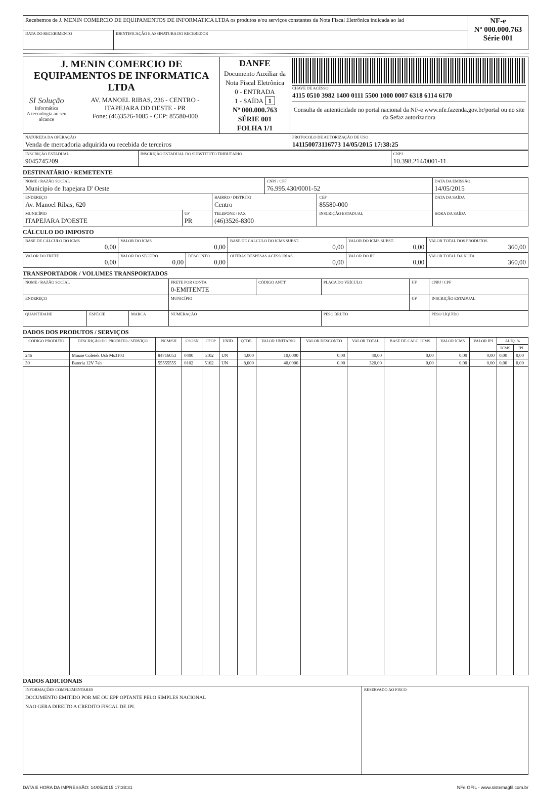| Recebemos de J. MENIN COMERCIO DE EQUIPAMENTOS DE INFORMATICA LTDA os produtos e/ou serviços constantes da Nota Fiscal Eletrônica indicada ao lad | | NF-e Nº 000.000.763 Série 001 |
| DATA DO RECEBIMENTO | IDENTIFICAÇÃO E ASSINATURA DO RECEBEDOR | |
| J. MENIN COMERCIO DE EQUIPAMENTOS DE INFORMATICA LTDA SI Solução Informática A tecnologia ao seu alcance AV. MANOEL RIBAS, 236 - CENTRO - ITAPEJARA DD OESTE - PR Fone: (46)3526-1085 - CEP: 85580-000 | DANFE Documento Auxiliar da Nota Fiscal Eletrônica 0 - ENTRADA 1 - SAÍDA 1 Nº 000.000.763 SÉRIE 001 FOLHA 1/1 | CHAVE DE ACESSO 4115 0510 3982 1400 0111 5500 1000 0007 6318 6114 6170 Consulta de autenticidade no portal nacional da NF-e www.nfe.fazenda.gov.br/portal ou no site da Sefaz autorizadora |
| NATUREZA DA OPERAÇÃO Venda de mercadoria adquirida ou recebida de terceiros | | PROTOCOLO DE AUTORIZAÇÃO DE USO 141150073116773 14/05/2015 17:38:25 |
| INSCRIÇÃO ESTADUAL 9045745209 | INSCRIÇÃO ESTADUAL DO SUBSTITUTO TRIBUTÁRIO | CNPJ 10.398.214/0001-11 |
DESTINATÁRIO / REMETENTE
| NOME / RAZÃO SOCIAL Municipio de Itapejara D' Oeste | | | CNPJ / CPF 76.995.430/0001-52 | | DATA DA EMISSÃO 14/05/2015 |
| ENDEREÇO Av. Manoel Ribas, 620 | | BAIRRO / DISTRITO Centro | | CEP 85580-000 | DATA DA SAÍDA |
| MUNICÍPIO ITAPEJARA D'OESTE | UF PR | TELEFONE / FAX (46)3526-8300 | | INSCRIÇÃO ESTADUAL | HORA DA SAÍDA |
CÁLCULO DO IMPOSTO
| BASE DE CÁLCULO DO ICMS 0,00 | VALOR DO ICMS 0,00 | | BASE DE CÁLCULO DO ICMS SUBST. 0,00 | VALOR DO ICMS SUBST. 0,00 | VALOR TOTAL DOS PRODUTOS 360,00 |
| VALOR DO FRETE 0,00 | VALOR DO SEGURO 0,00 | DESCONTO 0,00 | OUTRAS DESPESAS ACESSÓRIAS 0,00 | VALOR DO IPI 0,00 | VALOR TOTAL DA NOTA 360,00 |
TRANSPORTADOR / VOLUMES TRANSPORTADOS
| NOME / RAZÃO SOCIAL | | | FRETE POR CONTA 0-EMITENTE | CÓDIGO ANTT | PLACA DO VEÍCULO | UF | CNPJ / CPF |
| ENDEREÇO | | | MUNICÍPIO | | | UF | INSCRIÇÃO ESTADUAL |
| QUANTIDADE | ESPÉCIE | MARCA | NUMERAÇÃO | | PESO BRUTO | | PESO LÍQUIDO |
DADOS DOS PRODUTOS / SERVIÇOS
| CÓDIGO PRODUTO | DESCRIÇÃO DO PRODUTO / SERVIÇO | NCM/SH | CSOSN | CFOP | UNID. | QTDE. | VALOR UNITÁRIO | VALOR DESCONTO | VALOR TOTAL | BASE DE CÁLC. ICMS | VALOR ICMS | VALOR IPI | ALÍQ. % | |
| --- | --- | --- | --- | --- | --- | --- | --- | --- | --- | --- | --- | --- | --- | --- |
| | | | | | | | | | | | | | ICMS | IPI |
| 246 | Mouse Coletek Usb Ms3103 | 84716053 | 0400 | 5102 | UN | 4,000 | 10,0000 | 0,00 | 40,00 | 0,00 | 0,00 | 0,00 | 0,00 | 0,00 |
| 30 | Bateria 12V 7ah | 55555555 | 0102 | 5102 | UN | 8,000 | 40,0000 | 0,00 | 320,00 | 0,00 | 0,00 | 0,00 | 0,00 | 0,00 |
DADOS ADICIONAIS
| INFORMAÇÕES COMPLEMENTARES DOCUMENTO EMITIDO POR ME OU EPP OPTANTE PELO SIMPLES NACIONAL NAO GERA DIREITO A CREDITO FISCAL DE IPI. | RESERVADO AO FISCO |
DATA E HORA DA IMPRESSÃO: 14/05/2015 17:38:31 NFe GFIL - www.sistemagfil.com.br